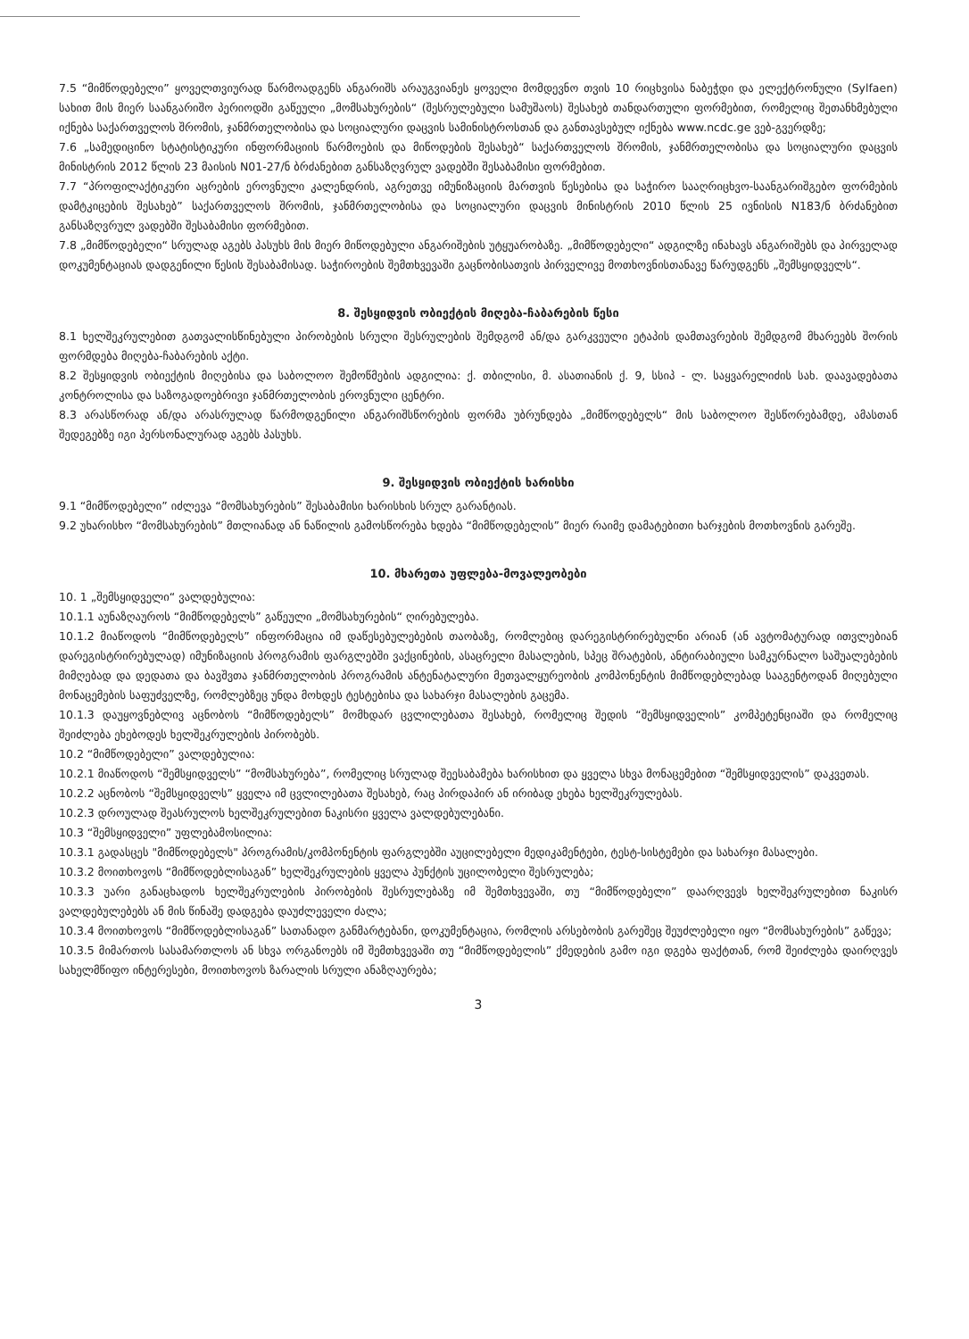7.5 “მიმწოდებელი” ყოველთვიურად წარმოადგენს ანგარიშს არაუგვიანეს ყოველი მომდევნო თვის 10 რიცხვისა ნაბეჭდი და ელექტრონული (Sylfaen) სახით მის მიერ საანგარიშო პერიოდში გაწეული „მომსახურების“ (შესრულებული სამუშაოს) შესახებ თანდართული ფორმებით, რომელიც შეთანხმებული იქნება საქართველოს შრომის, ჯანმრთელობისა და სოციალური დაცვის სამინისტროსთან და განთავსებულ იქნება www.ncdc.ge ვებ-გვერდზე;
7.6 „სამედიცინო სტატისტიკური ინფორმაციის წარმოების და მიწოდების შესახებ“ საქართველოს შრომის, ჯანმრთელობისა და სოციალური დაცვის მინისტრის 2012 წლის 23 მაისის N01-27/ნ ბრძანებით განსაზღვრულ ვადებში შესაბამისი ფორმებით.
7.7 “პროფილაქტიკური აცრების ეროვნული კალენდრის, აგრეთვე იმუნიზაციის მართვის წესებისა და საჭირო სააღრიცხვო-საანგარიშგებო ფორმების დამტკიცების შესახებ” საქართველოს შრომის, ჯანმრთელობისა და სოციალური დაცვის მინისტრის 2010 წლის 25 ივნისის N183/ნ ბრძანებით განსაზღვრულ ვადებში შესაბამისი ფორმებით.
7.8 „მიმწოდებელი“ სრულად აგებს პასუხს მის მიერ მიწოდებული ანგარიშების უტყუარობაზე. „მიმწოდებელი“ ადგილზე ინახავს ანგარიშებს და პირველად დოკუმენტაციას დადგენილი წესის შესაბამისად. საჭიროების შემთხვევაში გაცნობისათვის პირველივე მოთხოვნისთანავე წარუდგენს „შემსყიდველს“.
8. შესყიდვის ობიექტის მიღება-ჩაბარების წესი
8.1 ხელშეკრულებით გათვალისწინებული პირობების სრული შესრულების შემდგომ ან/და გარკვეული ეტაპის დამთავრების შემდგომ მხარეებს შორის ფორმდება მიღება-ჩაბარების აქტი.
8.2 შესყიდვის ობიექტის მიღებისა და საბოლოო შემოწმების ადგილია: ქ. თბილისი, მ. ასათიანის ქ. 9, სსიპ - ლ. საყვარელიძის სახ. დაავადებათა კონტროლისა და საზოგადოებრივი ჯანმრთელობის ეროვნული ცენტრი.
8.3 არასწორად ან/და არასრულად წარმოდგენილი ანგარიშსწორების ფორმა უბრუნდება „მიმწოდებელს“ მის საბოლოო შესწორებამდე, ამასთან შედეგებზე იგი პერსონალურად აგებს პასუხს.
9. შესყიდვის ობიექტის ხარისხი
9.1 “მიმწოდებელი” იძლევა “მომსახურების” შესაბამისი ხარისხის სრულ გარანტიას.
9.2 უხარისხო “მომსახურების” მთლიანად ან ნაწილის გამოსწორება ხდება “მიმწოდებელის” მიერ რაიმე დამატებითი ხარჯების მოთხოვნის გარეშე.
10. მხარეთა უფლება-მოვალეობები
10. 1 „შემსყიდველი“ ვალდებულია:
10.1.1 აუნაზღაუროს “მიმწოდებელს” გაწეული „მომსახურების“ ღირებულება.
10.1.2 მიაწოდოს “მიმწოდებელს” ინფორმაცია იმ დაწესებულებების თაობაზე, რომლებიც დარეგისტრირებულნი არიან (ან ავტომატურად ითვლებიან დარეგისტრირებულად) იმუნიზაციის პროგრამის ფარგლებში ვაქცინების, ასაცრელი მასალების, სპეც შრატების, ანტირაბიული სამკურნალო საშუალებების მიმღებად და დედათა და ბავშვთა ჯანმრთელობის პროგრამის ანტენატალური მეთვალყურეობის კომპონენტის მიმწოდებლებად სააგენტოდან მიღებული მონაცემების საფუძველზე, რომლებზეც უნდა მოხდეს ტესტებისა და სახარჯი მასალების გაცემა.
10.1.3 დაუყოვნებლივ აცნობოს “მიმწოდებელს” მომხდარ ცვლილებათა შესახებ, რომელიც შედის “შემსყიდველის” კომპეტენციაში და რომელიც შეიძლება ეხებოდეს ხელშეკრულების პირობებს.
10.2 “მიმწოდებელი” ვალდებულია:
10.2.1 მიაწოდოს “შემსყიდველს” “მომსახურება”, რომელიც სრულად შეესაბამება ხარისხით და ყველა სხვა მონაცემებით “შემსყიდველის” დაკვეთას.
10.2.2 აცნობოს “შემსყიდველს” ყველა იმ ცვლილებათა შესახებ, რაც პირდაპირ ან ირიბად ეხება ხელშეკრულებას.
10.2.3 დროულად შეასრულოს ხელშეკრულებით ნაკისრი ყველა ვალდებულებანი.
10.3 “შემსყიდველი” უფლებამოსილია:
10.3.1 გადასცეს "მიმწოდებელს" პროგრამის/კომპონენტის ფარგლებში აუცილებელი მედიკამენტები, ტესტ-სისტემები და სახარჯი მასალები.
10.3.2 მოითხოვოს “მიმწოდებლისაგან” ხელშეკრულების ყველა პუნქტის უცილობელი შესრულება;
10.3.3 უარი განაცხადოს ხელშეკრულების პირობების შესრულებაზე იმ შემთხვევაში, თუ “მიმწოდებელი” დაარღვევს ხელშეკრულებით ნაკისრ ვალდებულებებს ან მის წინაშე დადგება დაუძლეველი ძალა;
10.3.4 მოითხოვოს “მიმწოდებლისაგან” სათანადო განმარტებანი, დოკუმენტაცია, რომლის არსებობის გარეშეც შეუძლებელი იყო “მომსახურების” გაწევა;
10.3.5 მიმართოს სასამართლოს ან სხვა ორგანოებს იმ შემთხვევაში თუ “მიმწოდებელის” ქმედების გამო იგი დგება ფაქტთან, რომ შეიძლება დაირღვეს სახელმწიფო ინტერესები, მოითხოვოს ზარალის სრული ანაზღაურება;
3